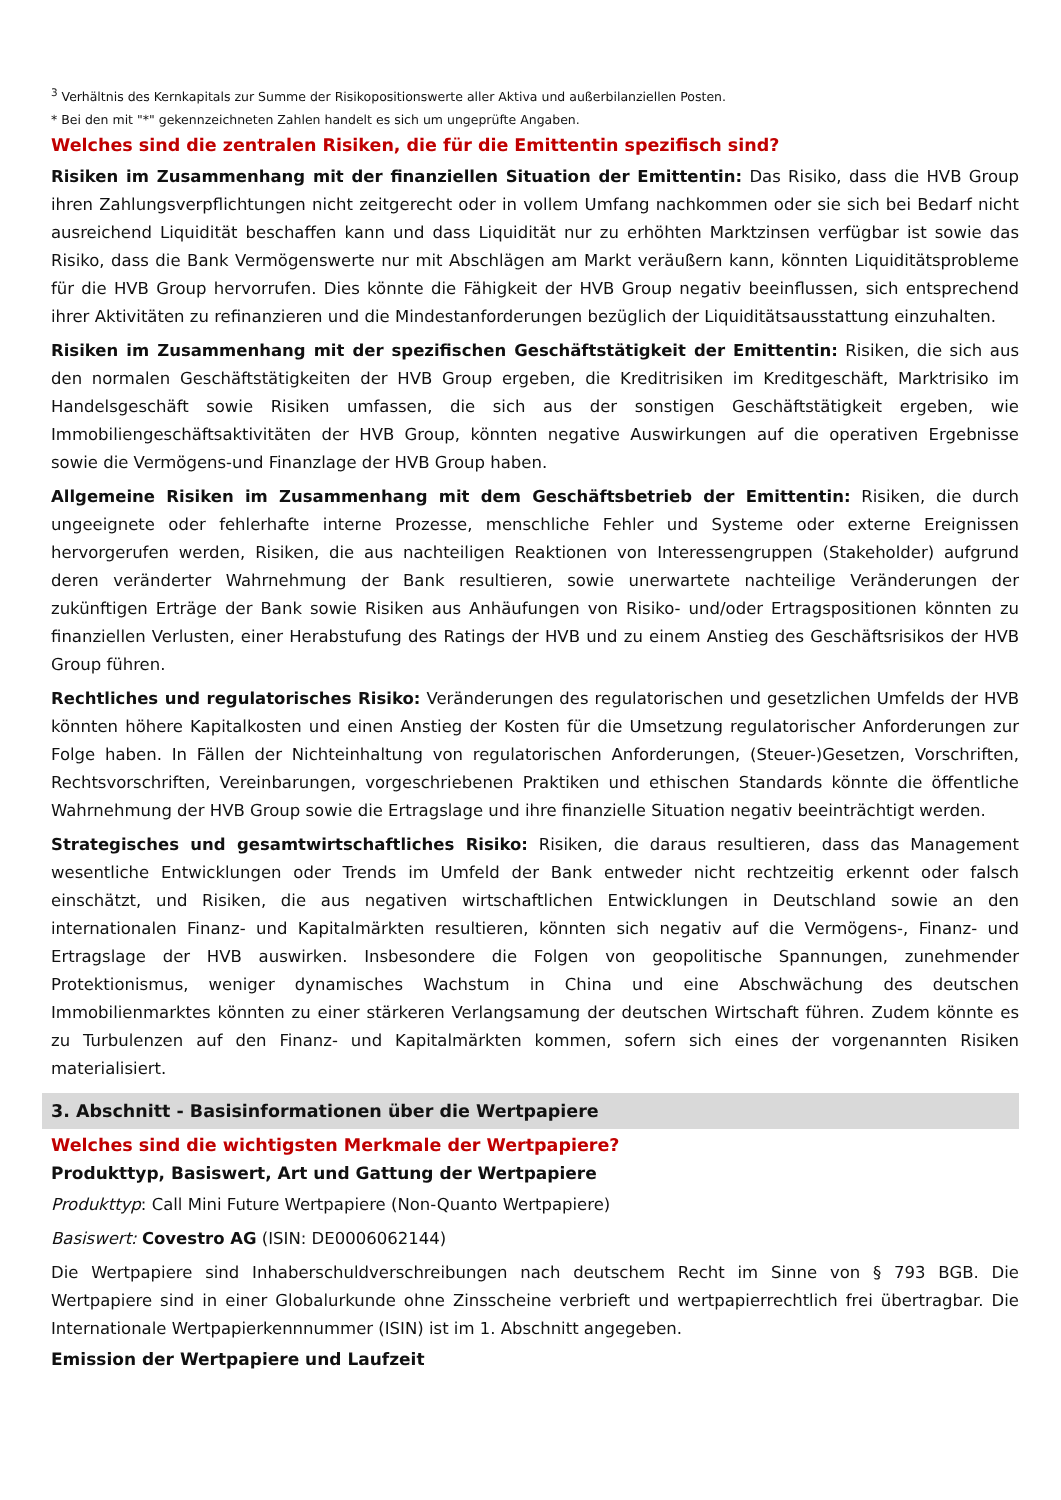<sup>3</sup> Verhältnis des Kernkapitals zur Summe der Risikopositionswerte aller Aktiva und außerbilanziellen Posten.
* Bei den mit "*" gekennzeichneten Zahlen handelt es sich um ungeprüfte Angaben.
Welches sind die zentralen Risiken, die für die Emittentin spezifisch sind?
Risiken im Zusammenhang mit der finanziellen Situation der Emittentin: Das Risiko, dass die HVB Group ihren Zahlungsverpflichtungen nicht zeitgerecht oder in vollem Umfang nachkommen oder sie sich bei Bedarf nicht ausreichend Liquidität beschaffen kann und dass Liquidität nur zu erhöhten Marktzinsen verfügbar ist sowie das Risiko, dass die Bank Vermögenswerte nur mit Abschlägen am Markt veräußern kann, könnten Liquiditätsprobleme für die HVB Group hervorrufen. Dies könnte die Fähigkeit der HVB Group negativ beeinflussen, sich entsprechend ihrer Aktivitäten zu refinanzieren und die Mindestanforderungen bezüglich der Liquiditätsausstattung einzuhalten.
Risiken im Zusammenhang mit der spezifischen Geschäftstätigkeit der Emittentin: Risiken, die sich aus den normalen Geschäftstätigkeiten der HVB Group ergeben, die Kreditrisiken im Kreditgeschäft, Marktrisiko im Handelsgeschäft sowie Risiken umfassen, die sich aus der sonstigen Geschäftstätigkeit ergeben, wie Immobiliengeschäftsaktivitäten der HVB Group, könnten negative Auswirkungen auf die operativen Ergebnisse sowie die Vermögens-und Finanzlage der HVB Group haben.
Allgemeine Risiken im Zusammenhang mit dem Geschäftsbetrieb der Emittentin: Risiken, die durch ungeeignete oder fehlerhafte interne Prozesse, menschliche Fehler und Systeme oder externe Ereignissen hervorgerufen werden, Risiken, die aus nachteiligen Reaktionen von Interessengruppen (Stakeholder) aufgrund deren veränderter Wahrnehmung der Bank resultieren, sowie unerwartete nachteilige Veränderungen der zukünftigen Erträge der Bank sowie Risiken aus Anhäufungen von Risiko- und/oder Ertragspositionen könnten zu finanziellen Verlusten, einer Herabstufung des Ratings der HVB und zu einem Anstieg des Geschäftsrisikos der HVB Group führen.
Rechtliches und regulatorisches Risiko: Veränderungen des regulatorischen und gesetzlichen Umfelds der HVB könnten höhere Kapitalkosten und einen Anstieg der Kosten für die Umsetzung regulatorischer Anforderungen zur Folge haben. In Fällen der Nichteinhaltung von regulatorischen Anforderungen, (Steuer-)Gesetzen, Vorschriften, Rechtsvorschriften, Vereinbarungen, vorgeschriebenen Praktiken und ethischen Standards könnte die öffentliche Wahrnehmung der HVB Group sowie die Ertragslage und ihre finanzielle Situation negativ beeinträchtigt werden.
Strategisches und gesamtwirtschaftliches Risiko: Risiken, die daraus resultieren, dass das Management wesentliche Entwicklungen oder Trends im Umfeld der Bank entweder nicht rechtzeitig erkennt oder falsch einschätzt, und Risiken, die aus negativen wirtschaftlichen Entwicklungen in Deutschland sowie an den internationalen Finanz- und Kapitalmärkten resultieren, könnten sich negativ auf die Vermögens-, Finanz- und Ertragslage der HVB auswirken. Insbesondere die Folgen von geopolitische Spannungen, zunehmender Protektionismus, weniger dynamisches Wachstum in China und eine Abschwächung des deutschen Immobilienmarktes könnten zu einer stärkeren Verlangsamung der deutschen Wirtschaft führen. Zudem könnte es zu Turbulenzen auf den Finanz- und Kapitalmärkten kommen, sofern sich eines der vorgenannten Risiken materialisiert.
3. Abschnitt - Basisinformationen über die Wertpapiere
Welches sind die wichtigsten Merkmale der Wertpapiere?
Produkttyp, Basiswert, Art und Gattung der Wertpapiere
Produkttyp: Call Mini Future Wertpapiere (Non-Quanto Wertpapiere)
Basiswert: Covestro AG (ISIN: DE0006062144)
Die Wertpapiere sind Inhaberschuldverschreibungen nach deutschem Recht im Sinne von § 793 BGB. Die Wertpapiere sind in einer Globalurkunde ohne Zinsscheine verbrieft und wertpapierrechtlich frei übertragbar. Die Internationale Wertpapierkennnummer (ISIN) ist im 1. Abschnitt angegeben.
Emission der Wertpapiere und Laufzeit